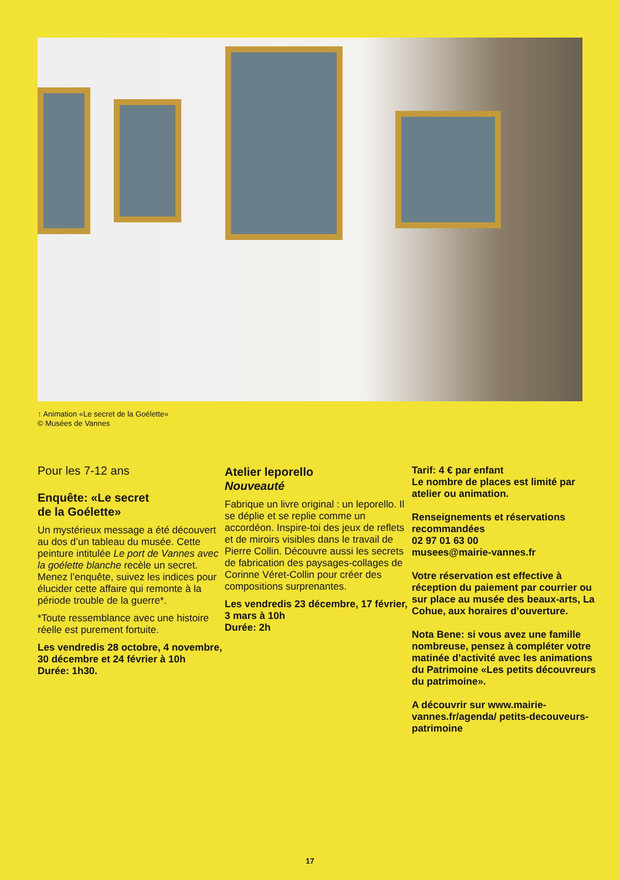↑ Animation «Le secret de la Goélette»
© Musées de Vannes
Pour les 7-12 ans
Enquête: «Le secret
de la Goélette»
Un mystérieux message a été découvert au dos d’un tableau du musée. Cette peinture intitulée Le port de Vannes avec la goélette blanche recèle un secret. Menez l’enquête, suivez les indices pour élucider cette affaire qui remonte à la période trouble de la guerre*.
*Toute ressemblance avec une histoire réelle est purement fortuite.
Les vendredis 28 octobre, 4 novembre, 30 décembre et 24 février à 10h
Durée: 1h30.
Atelier leporello
Nouveauté
Fabrique un livre original : un leporello. Il se déplie et se replie comme un accordéon. Inspire-toi des jeux de reflets et de miroirs visibles dans le travail de Pierre Collin. Découvre aussi les secrets de fabrication des paysages-collages de Corinne Véret-Collin pour créer des compositions surprenantes.
Les vendredis 23 décembre, 17 février, 3 mars à 10h
Durée: 2h
Tarif: 4 € par enfant
Le nombre de places est limité par atelier ou animation.
Renseignements et réservations recommandées
02 97 01 63 00
musees@mairie-vannes.fr
Votre réservation est effective à réception du paiement par courrier ou sur place au musée des beaux-arts, La Cohue, aux horaires d’ouverture.
Nota Bene: si vous avez une famille nombreuse, pensez à compléter votre matinée d’activité avec les animations du Patrimoine «Les petits découvreurs du patrimoine».
A découvrir sur www.mairie-vannes.fr/agenda/ petits-decouveurs-patrimoine
17